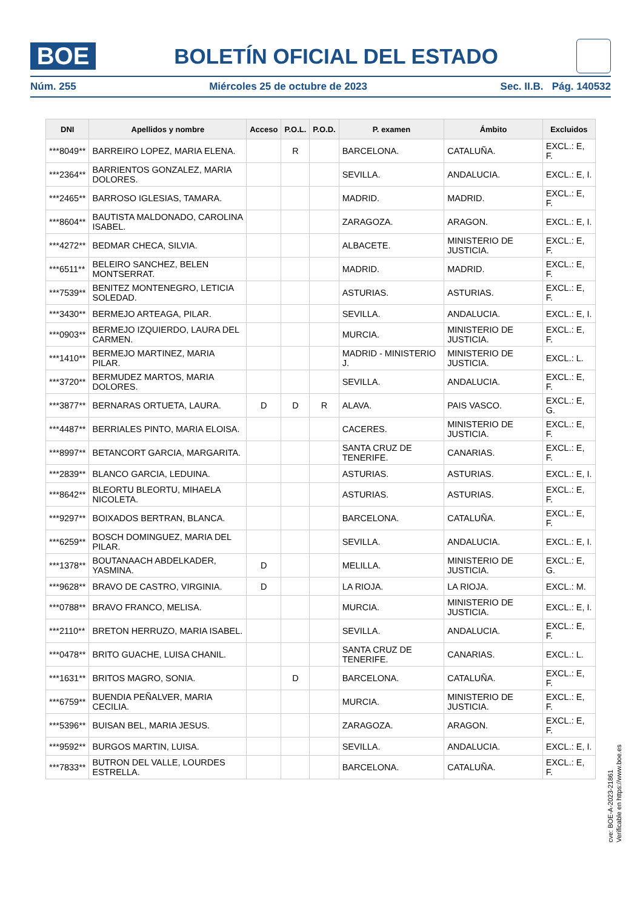BOE
BOLETÍN OFICIAL DEL ESTADO
Núm. 255 Miércoles 25 de octubre de 2023 Sec. II.B. Pág. 140532
| DNI | Apellidos y nombre | Acceso | P.O.L. | P.O.D. | P. examen | Ámbito | Excluidos |
| --- | --- | --- | --- | --- | --- | --- | --- |
| ***8049** | BARREIRO LOPEZ, MARIA ELENA. | | R | | BARCELONA. | CATALUÑA. | EXCL.: E, F. |
| ***2364** | BARRIENTOS GONZALEZ, MARIA DOLORES. | | | | SEVILLA. | ANDALUCIA. | EXCL.: E, I. |
| ***2465** | BARROSO IGLESIAS, TAMARA. | | | | MADRID. | MADRID. | EXCL.: E, F. |
| ***8604** | BAUTISTA MALDONADO, CAROLINA ISABEL. | | | | ZARAGOZA. | ARAGON. | EXCL.: E, I. |
| ***4272** | BEDMAR CHECA, SILVIA. | | | | ALBACETE. | MINISTERIO DE JUSTICIA. | EXCL.: E, F. |
| ***6511** | BELEIRO SANCHEZ, BELEN MONTSERRAT. | | | | MADRID. | MADRID. | EXCL.: E, F. |
| ***7539** | BENITEZ MONTENEGRO, LETICIA SOLEDAD. | | | | ASTURIAS. | ASTURIAS. | EXCL.: E, F. |
| ***3430** | BERMEJO ARTEAGA, PILAR. | | | | SEVILLA. | ANDALUCIA. | EXCL.: E, I. |
| ***0903** | BERMEJO IZQUIERDO, LAURA DEL CARMEN. | | | | MURCIA. | MINISTERIO DE JUSTICIA. | EXCL.: E, F. |
| ***1410** | BERMEJO MARTINEZ, MARIA PILAR. | | | | MADRID - MINISTERIO J. | MINISTERIO DE JUSTICIA. | EXCL.: L. |
| ***3720** | BERMUDEZ MARTOS, MARIA DOLORES. | | | | SEVILLA. | ANDALUCIA. | EXCL.: E, F. |
| ***3877** | BERNARAS ORTUETA, LAURA. | D | D | R | ALAVA. | PAIS VASCO. | EXCL.: E, G. |
| ***4487** | BERRIALES PINTO, MARIA ELOISA. | | | | CACERES. | MINISTERIO DE JUSTICIA. | EXCL.: E, F. |
| ***8997** | BETANCORT GARCIA, MARGARITA. | | | | SANTA CRUZ DE TENERIFE. | CANARIAS. | EXCL.: E, F. |
| ***2839** | BLANCO GARCIA, LEDUINA. | | | | ASTURIAS. | ASTURIAS. | EXCL.: E, I. |
| ***8642** | BLEORTU BLEORTU, MIHAELA NICOLETA. | | | | ASTURIAS. | ASTURIAS. | EXCL.: E, F. |
| ***9297** | BOIXADOS BERTRAN, BLANCA. | | | | BARCELONA. | CATALUÑA. | EXCL.: E, F. |
| ***6259** | BOSCH DOMINGUEZ, MARIA DEL PILAR. | | | | SEVILLA. | ANDALUCIA. | EXCL.: E, I. |
| ***1378** | BOUTANAACH ABDELKADER, YASMINA. | D | | | MELILLA. | MINISTERIO DE JUSTICIA. | EXCL.: E, G. |
| ***9628** | BRAVO DE CASTRO, VIRGINIA. | D | | | LA RIOJA. | LA RIOJA. | EXCL.: M. |
| ***0788** | BRAVO FRANCO, MELISA. | | | | MURCIA. | MINISTERIO DE JUSTICIA. | EXCL.: E, I. |
| ***2110** | BRETON HERRUZO, MARIA ISABEL. | | | | SEVILLA. | ANDALUCIA. | EXCL.: E, F. |
| ***0478** | BRITO GUACHE, LUISA CHANIL. | | | | SANTA CRUZ DE TENERIFE. | CANARIAS. | EXCL.: L. |
| ***1631** | BRITOS MAGRO, SONIA. | | D | | BARCELONA. | CATALUÑA. | EXCL.: E, F. |
| ***6759** | BUENDIA PEÑALVER, MARIA CECILIA. | | | | MURCIA. | MINISTERIO DE JUSTICIA. | EXCL.: E, F. |
| ***5396** | BUISAN BEL, MARIA JESUS. | | | | ZARAGOZA. | ARAGON. | EXCL.: E, F. |
| ***9592** | BURGOS MARTIN, LUISA. | | | | SEVILLA. | ANDALUCIA. | EXCL.: E, I. |
| ***7833** | BUTRON DEL VALLE, LOURDES ESTRELLA. | | | | BARCELONA. | CATALUÑA. | EXCL.: E, F. |
cve: BOE-A-2023-21861
Verificable en https://www.boe.es